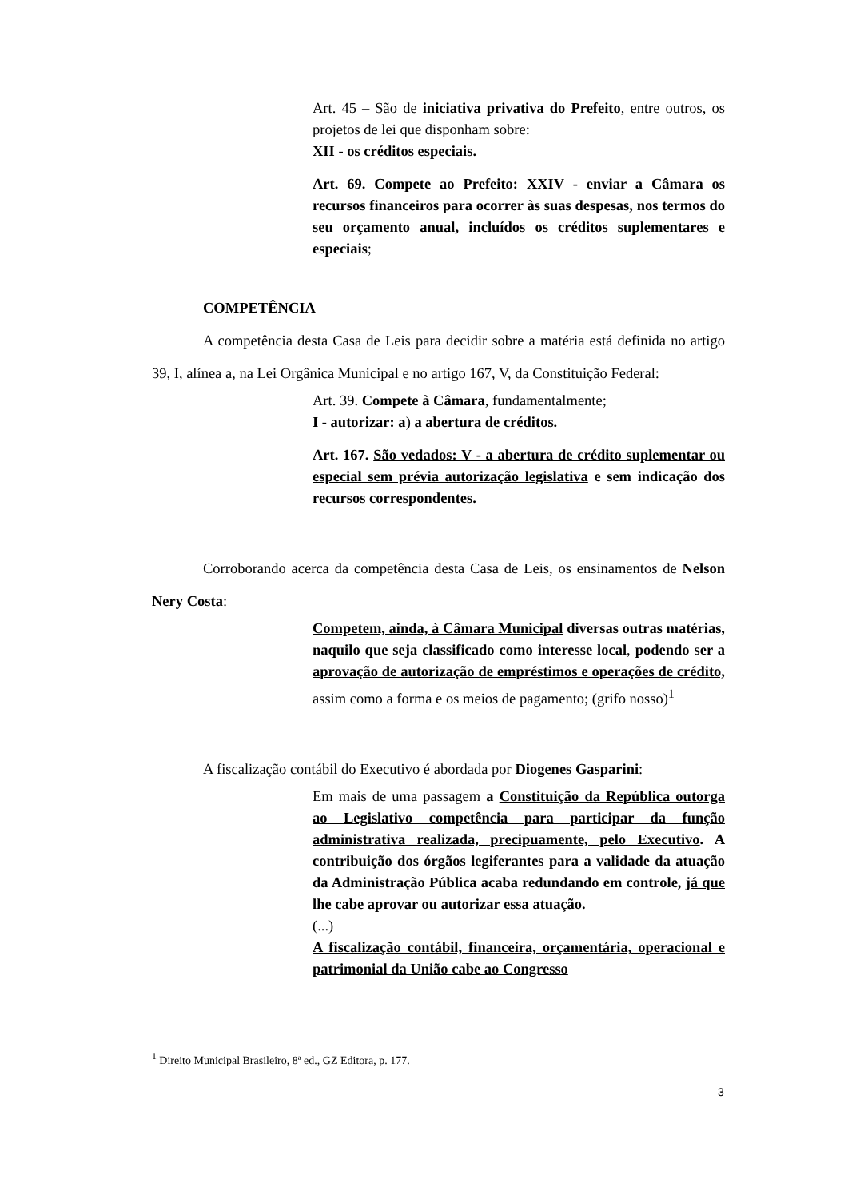Art. 45 – São de iniciativa privativa do Prefeito, entre outros, os projetos de lei que disponham sobre:
XII - os créditos especiais.
Art. 69. Compete ao Prefeito: XXIV - enviar a Câmara os recursos financeiros para ocorrer às suas despesas, nos termos do seu orçamento anual, incluídos os créditos suplementares e especiais;
COMPETÊNCIA
A competência desta Casa de Leis para decidir sobre a matéria está definida no artigo 39, I, alínea a, na Lei Orgânica Municipal e no artigo 167, V, da Constituição Federal:
Art. 39. Compete à Câmara, fundamentalmente;
I - autorizar: a) a abertura de créditos.
Art. 167. São vedados: V - a abertura de crédito suplementar ou especial sem prévia autorização legislativa e sem indicação dos recursos correspondentes.
Corroborando acerca da competência desta Casa de Leis, os ensinamentos de Nelson Nery Costa:
Competem, ainda, à Câmara Municipal diversas outras matérias, naquilo que seja classificado como interesse local, podendo ser a aprovação de autorização de empréstimos e operações de crédito, assim como a forma e os meios de pagamento; (grifo nosso)<sup>1</sup>
A fiscalização contábil do Executivo é abordada por Diogenes Gasparini:
Em mais de uma passagem a Constituição da República outorga ao Legislativo competência para participar da função administrativa realizada, precipuamente, pelo Executivo. A contribuição dos órgãos legiferantes para a validade da atuação da Administração Pública acaba redundando em controle, já que lhe cabe aprovar ou autorizar essa atuação.
(...)
A fiscalização contábil, financeira, orçamentária, operacional e patrimonial da União cabe ao Congresso
<sup>1</sup> Direito Municipal Brasileiro, 8ª ed., GZ Editora, p. 177.
3